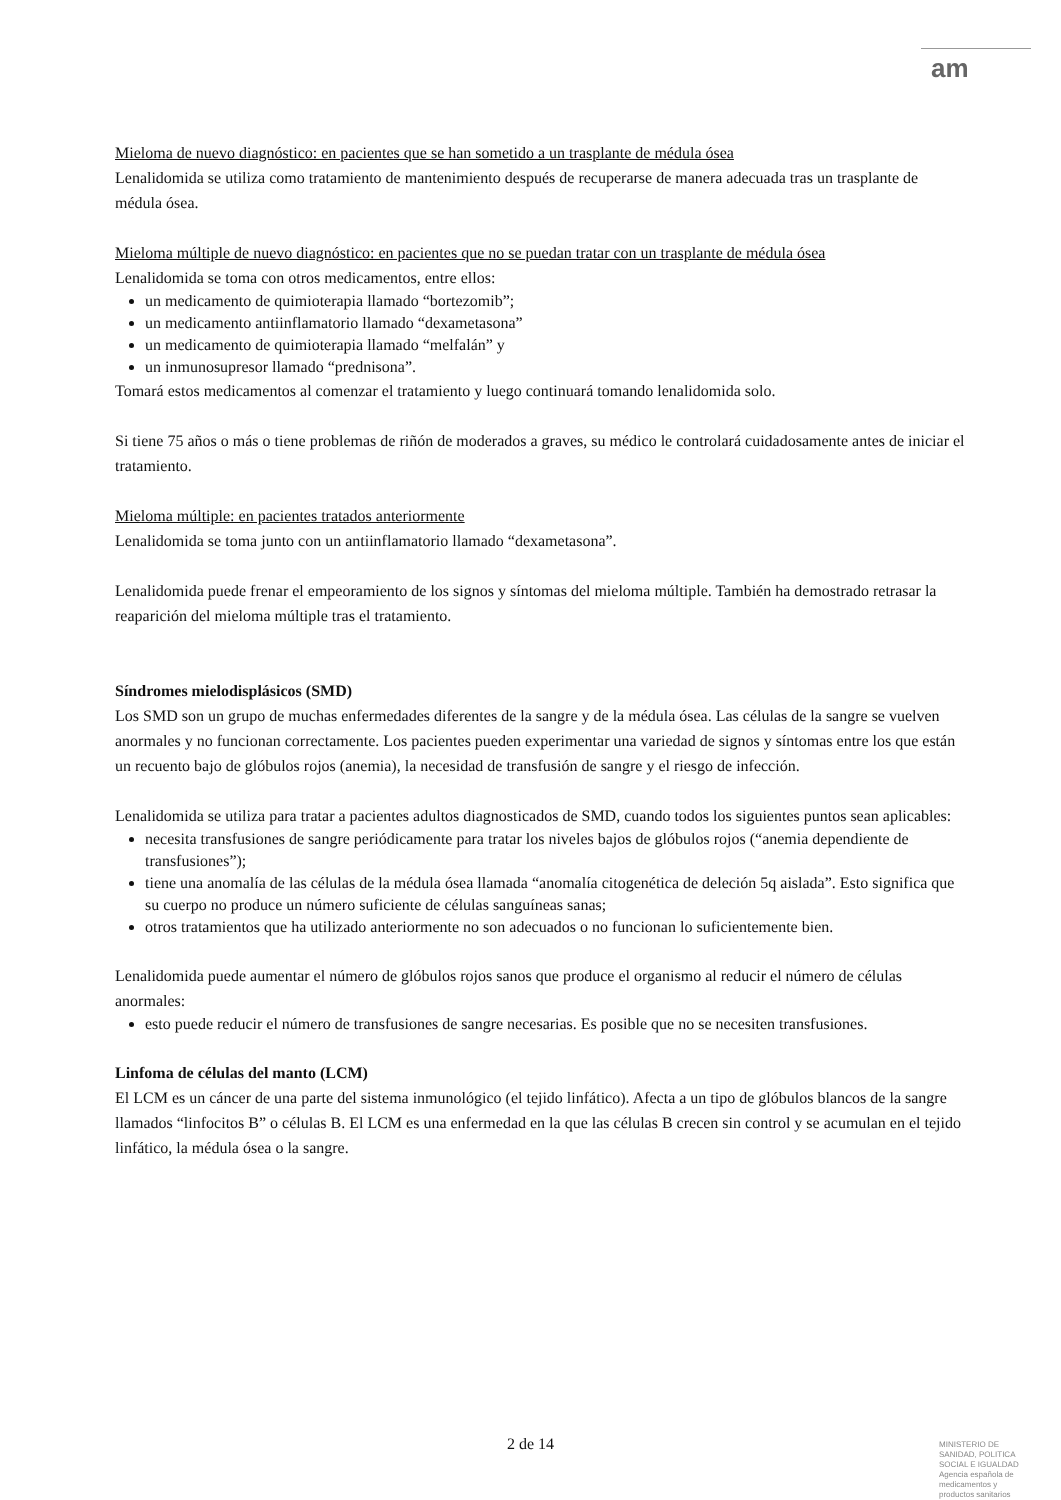am
Mieloma de nuevo diagnóstico: en pacientes que se han sometido a un trasplante de médula ósea
Lenalidomida se utiliza como tratamiento de mantenimiento después de recuperarse de manera adecuada tras un trasplante de médula ósea.
Mieloma múltiple de nuevo diagnóstico: en pacientes que no se puedan tratar con un trasplante de médula ósea
Lenalidomida se toma con otros medicamentos, entre ellos:
un medicamento de quimioterapia llamado “bortezomib”;
un medicamento antiinflamatorio llamado “dexametasona”
un medicamento de quimioterapia llamado “melfalán” y
un inmunosupresor llamado “prednisona”.
Tomará estos medicamentos al comenzar el tratamiento y luego continuará tomando lenalidomida solo.
Si tiene 75 años o más o tiene problemas de riñón de moderados a graves, su médico le controlará cuidadosamente antes de iniciar el tratamiento.
Mieloma múltiple: en pacientes tratados anteriormente
Lenalidomida se toma junto con un antiinflamatorio llamado “dexametasona”.
Lenalidomida puede frenar el empeoramiento de los signos y síntomas del mieloma múltiple. También ha demostrado retrasar la reaparición del mieloma múltiple tras el tratamiento.
Síndromes mielodisplásicos (SMD)
Los SMD son un grupo de muchas enfermedades diferentes de la sangre y de la médula ósea. Las células de la sangre se vuelven anormales y no funcionan correctamente. Los pacientes pueden experimentar una variedad de signos y síntomas entre los que están un recuento bajo de glóbulos rojos (anemia), la necesidad de transfusión de sangre y el riesgo de infección.
Lenalidomida se utiliza para tratar a pacientes adultos diagnosticados de SMD, cuando todos los siguientes puntos sean aplicables:
necesita transfusiones de sangre periódicamente para tratar los niveles bajos de glóbulos rojos (“anemia dependiente de transfusiones”);
tiene una anomalía de las células de la médula ósea llamada “anomalía citogenética de deleción 5q aislada”. Esto significa que su cuerpo no produce un número suficiente de células sanguíneas sanas;
otros tratamientos que ha utilizado anteriormente no son adecuados o no funcionan lo suficientemente bien.
Lenalidomida puede aumentar el número de glóbulos rojos sanos que produce el organismo al reducir el número de células anormales:
esto puede reducir el número de transfusiones de sangre necesarias. Es posible que no se necesiten transfusiones.
Linfoma de células del manto (LCM)
El LCM es un cáncer de una parte del sistema inmunológico (el tejido linfático). Afecta a un tipo de glóbulos blancos de la sangre llamados “linfocitos B” o células B. El LCM es una enfermedad en la que las células B crecen sin control y se acumulan en el tejido linfático, la médula ósea o la sangre.
2 de 14
MINISTERIO DE
SANIDAD, POLITICA
SOCIAL E IGUALDAD
Agencia española de
medicamentos y
productos sanitarios